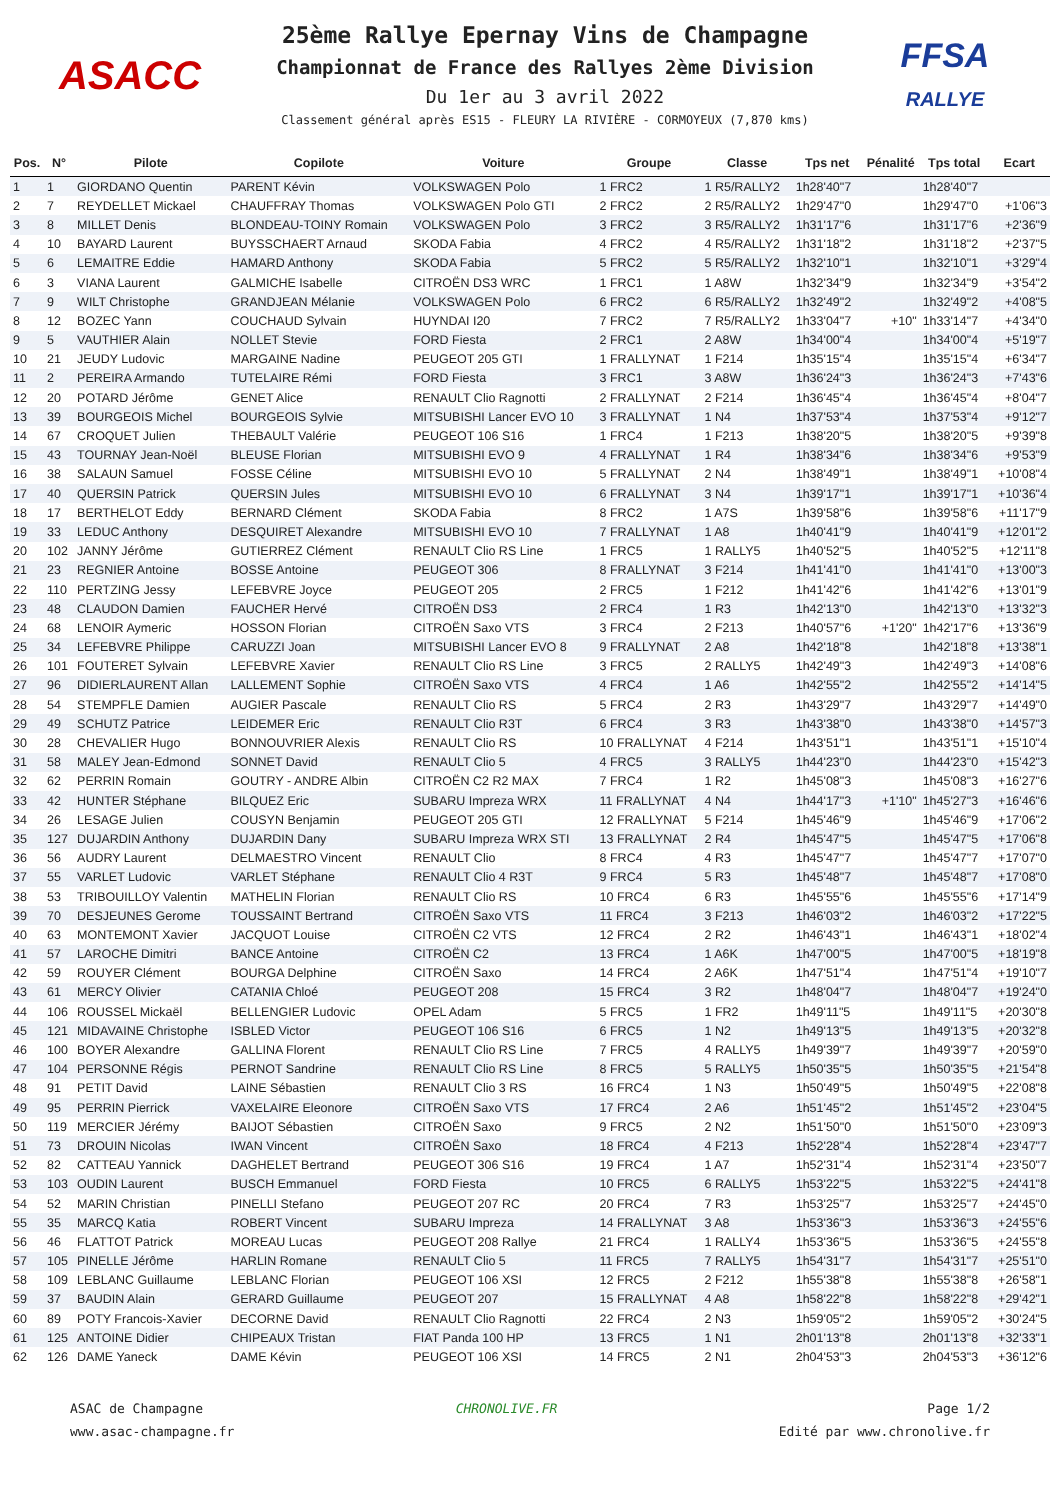ASACC
25ème Rallye Epernay Vins de Champagne
Championnat de France des Rallyes 2ème Division
Du 1er au 3 avril 2022
Classement général après ES15 - FLEURY LA RIVIÈRE - CORMOYEUX (7,870 kms)
FFSA
RALLYE
| Pos. | N° | Pilote | Copilote | Voiture | Groupe | Classe | Tps net | Pénalité | Tps total | Ecart |
| --- | --- | --- | --- | --- | --- | --- | --- | --- | --- | --- |
| 1 | 1 | GIORDANO Quentin | PARENT Kévin | VOLKSWAGEN Polo | 1 FRC2 | 1 R5/RALLY2 | 1h28'40"7 | | 1h28'40"7 | |
| 2 | 7 | REYDELLET Mickael | CHAUFFRAY Thomas | VOLKSWAGEN Polo GTI | 2 FRC2 | 2 R5/RALLY2 | 1h29'47"0 | | 1h29'47"0 | +1'06"3 |
| 3 | 8 | MILLET Denis | BLONDEAU-TOINY Romain | VOLKSWAGEN Polo | 3 FRC2 | 3 R5/RALLY2 | 1h31'17"6 | | 1h31'17"6 | +2'36"9 |
| 4 | 10 | BAYARD Laurent | BUYSSCHAERT Arnaud | SKODA Fabia | 4 FRC2 | 4 R5/RALLY2 | 1h31'18"2 | | 1h31'18"2 | +2'37"5 |
| 5 | 6 | LEMAITRE Eddie | HAMARD Anthony | SKODA Fabia | 5 FRC2 | 5 R5/RALLY2 | 1h32'10"1 | | 1h32'10"1 | +3'29"4 |
| 6 | 3 | VIANA Laurent | GALMICHE Isabelle | CITROËN DS3 WRC | 1 FRC1 | 1 A8W | 1h32'34"9 | | 1h32'34"9 | +3'54"2 |
| 7 | 9 | WILT Christophe | GRANDJEAN Mélanie | VOLKSWAGEN Polo | 6 FRC2 | 6 R5/RALLY2 | 1h32'49"2 | | 1h32'49"2 | +4'08"5 |
| 8 | 12 | BOZEC Yann | COUCHAUD Sylvain | HUYNDAI I20 | 7 FRC2 | 7 R5/RALLY2 | 1h33'04"7 | +10" | 1h33'14"7 | +4'34"0 |
| 9 | 5 | VAUTHIER Alain | NOLLET Stevie | FORD Fiesta | 2 FRC1 | 2 A8W | 1h34'00"4 | | 1h34'00"4 | +5'19"7 |
| 10 | 21 | JEUDY Ludovic | MARGAINE Nadine | PEUGEOT 205 GTI | 1 FRALLYNAT | 1 F214 | 1h35'15"4 | | 1h35'15"4 | +6'34"7 |
| 11 | 2 | PEREIRA Armando | TUTELAIRE Rémi | FORD Fiesta | 3 FRC1 | 3 A8W | 1h36'24"3 | | 1h36'24"3 | +7'43"6 |
| 12 | 20 | POTARD Jérôme | GENET Alice | RENAULT Clio Ragnotti | 2 FRALLYNAT | 2 F214 | 1h36'45"4 | | 1h36'45"4 | +8'04"7 |
| 13 | 39 | BOURGEOIS Michel | BOURGEOIS Sylvie | MITSUBISHI Lancer EVO 10 | 3 FRALLYNAT | 1 N4 | 1h37'53"4 | | 1h37'53"4 | +9'12"7 |
| 14 | 67 | CROQUET Julien | THEBAULT Valérie | PEUGEOT 106 S16 | 1 FRC4 | 1 F213 | 1h38'20"5 | | 1h38'20"5 | +9'39"8 |
| 15 | 43 | TOURNAY Jean-Noël | BLEUSE Florian | MITSUBISHI EVO 9 | 4 FRALLYNAT | 1 R4 | 1h38'34"6 | | 1h38'34"6 | +9'53"9 |
| 16 | 38 | SALAUN Samuel | FOSSE Céline | MITSUBISHI EVO 10 | 5 FRALLYNAT | 2 N4 | 1h38'49"1 | | 1h38'49"1 | +10'08"4 |
| 17 | 40 | QUERSIN Patrick | QUERSIN Jules | MITSUBISHI EVO 10 | 6 FRALLYNAT | 3 N4 | 1h39'17"1 | | 1h39'17"1 | +10'36"4 |
| 18 | 17 | BERTHELOT Eddy | BERNARD Clément | SKODA Fabia | 8 FRC2 | 1 A7S | 1h39'58"6 | | 1h39'58"6 | +11'17"9 |
| 19 | 33 | LEDUC Anthony | DESQUIRET Alexandre | MITSUBISHI EVO 10 | 7 FRALLYNAT | 1 A8 | 1h40'41"9 | | 1h40'41"9 | +12'01"2 |
| 20 | 102 | JANNY Jérôme | GUTIERREZ Clément | RENAULT Clio RS Line | 1 FRC5 | 1 RALLY5 | 1h40'52"5 | | 1h40'52"5 | +12'11"8 |
| 21 | 23 | REGNIER Antoine | BOSSE Antoine | PEUGEOT 306 | 8 FRALLYNAT | 3 F214 | 1h41'41"0 | | 1h41'41"0 | +13'00"3 |
| 22 | 110 | PERTZING Jessy | LEFEBVRE Joyce | PEUGEOT 205 | 2 FRC5 | 1 F212 | 1h41'42"6 | | 1h41'42"6 | +13'01"9 |
| 23 | 48 | CLAUDON Damien | FAUCHER Hervé | CITROËN DS3 | 2 FRC4 | 1 R3 | 1h42'13"0 | | 1h42'13"0 | +13'32"3 |
| 24 | 68 | LENOIR Aymeric | HOSSON Florian | CITROËN Saxo VTS | 3 FRC4 | 2 F213 | 1h40'57"6 | +1'20" | 1h42'17"6 | +13'36"9 |
| 25 | 34 | LEFEBVRE Philippe | CARUZZI Joan | MITSUBISHI Lancer EVO 8 | 9 FRALLYNAT | 2 A8 | 1h42'18"8 | | 1h42'18"8 | +13'38"1 |
| 26 | 101 | FOUTERET Sylvain | LEFEBVRE Xavier | RENAULT Clio RS Line | 3 FRC5 | 2 RALLY5 | 1h42'49"3 | | 1h42'49"3 | +14'08"6 |
| 27 | 96 | DIDIERLAURENT Allan | LALLEMENT Sophie | CITROËN Saxo VTS | 4 FRC4 | 1 A6 | 1h42'55"2 | | 1h42'55"2 | +14'14"5 |
| 28 | 54 | STEMPFLE Damien | AUGIER Pascale | RENAULT Clio RS | 5 FRC4 | 2 R3 | 1h43'29"7 | | 1h43'29"7 | +14'49"0 |
| 29 | 49 | SCHUTZ Patrice | LEIDEMER Eric | RENAULT Clio R3T | 6 FRC4 | 3 R3 | 1h43'38"0 | | 1h43'38"0 | +14'57"3 |
| 30 | 28 | CHEVALIER Hugo | BONNOUVRIER Alexis | RENAULT Clio RS | 10 FRALLYNAT | 4 F214 | 1h43'51"1 | | 1h43'51"1 | +15'10"4 |
| 31 | 58 | MALEY Jean-Edmond | SONNET David | RENAULT Clio 5 | 4 FRC5 | 3 RALLY5 | 1h44'23"0 | | 1h44'23"0 | +15'42"3 |
| 32 | 62 | PERRIN Romain | GOUTRY - ANDRE Albin | CITROËN C2 R2 MAX | 7 FRC4 | 1 R2 | 1h45'08"3 | | 1h45'08"3 | +16'27"6 |
| 33 | 42 | HUNTER Stéphane | BILQUEZ Eric | SUBARU Impreza WRX | 11 FRALLYNAT | 4 N4 | 1h44'17"3 | +1'10" | 1h45'27"3 | +16'46"6 |
| 34 | 26 | LESAGE Julien | COUSYN Benjamin | PEUGEOT 205 GTI | 12 FRALLYNAT | 5 F214 | 1h45'46"9 | | 1h45'46"9 | +17'06"2 |
| 35 | 127 | DUJARDIN Anthony | DUJARDIN Dany | SUBARU Impreza WRX STI | 13 FRALLYNAT | 2 R4 | 1h45'47"5 | | 1h45'47"5 | +17'06"8 |
| 36 | 56 | AUDRY Laurent | DELMAESTRO Vincent | RENAULT Clio | 8 FRC4 | 4 R3 | 1h45'47"7 | | 1h45'47"7 | +17'07"0 |
| 37 | 55 | VARLET Ludovic | VARLET Stéphane | RENAULT Clio 4 R3T | 9 FRC4 | 5 R3 | 1h45'48"7 | | 1h45'48"7 | +17'08"0 |
| 38 | 53 | TRIBOUILLOY Valentin | MATHELIN Florian | RENAULT Clio RS | 10 FRC4 | 6 R3 | 1h45'55"6 | | 1h45'55"6 | +17'14"9 |
| 39 | 70 | DESJEUNES Gerome | TOUSSAINT Bertrand | CITROËN Saxo VTS | 11 FRC4 | 3 F213 | 1h46'03"2 | | 1h46'03"2 | +17'22"5 |
| 40 | 63 | MONTEMONT Xavier | JACQUOT Louise | CITROËN C2 VTS | 12 FRC4 | 2 R2 | 1h46'43"1 | | 1h46'43"1 | +18'02"4 |
| 41 | 57 | LAROCHE Dimitri | BANCE Antoine | CITROËN C2 | 13 FRC4 | 1 A6K | 1h47'00"5 | | 1h47'00"5 | +18'19"8 |
| 42 | 59 | ROUYER Clément | BOURGA Delphine | CITROËN Saxo | 14 FRC4 | 2 A6K | 1h47'51"4 | | 1h47'51"4 | +19'10"7 |
| 43 | 61 | MERCY Olivier | CATANIA Chloé | PEUGEOT 208 | 15 FRC4 | 3 R2 | 1h48'04"7 | | 1h48'04"7 | +19'24"0 |
| 44 | 106 | ROUSSEL Mickaël | BELLENGIER Ludovic | OPEL Adam | 5 FRC5 | 1 FR2 | 1h49'11"5 | | 1h49'11"5 | +20'30"8 |
| 45 | 121 | MIDAVAINE Christophe | ISBLED Victor | PEUGEOT 106 S16 | 6 FRC5 | 1 N2 | 1h49'13"5 | | 1h49'13"5 | +20'32"8 |
| 46 | 100 | BOYER Alexandre | GALLINA Florent | RENAULT Clio RS Line | 7 FRC5 | 4 RALLY5 | 1h49'39"7 | | 1h49'39"7 | +20'59"0 |
| 47 | 104 | PERSONNE Régis | PERNOT Sandrine | RENAULT Clio RS Line | 8 FRC5 | 5 RALLY5 | 1h50'35"5 | | 1h50'35"5 | +21'54"8 |
| 48 | 91 | PETIT David | LAINE Sébastien | RENAULT Clio 3 RS | 16 FRC4 | 1 N3 | 1h50'49"5 | | 1h50'49"5 | +22'08"8 |
| 49 | 95 | PERRIN Pierrick | VAXELAIRE Eleonore | CITROËN Saxo VTS | 17 FRC4 | 2 A6 | 1h51'45"2 | | 1h51'45"2 | +23'04"5 |
| 50 | 119 | MERCIER Jérémy | BAIJOT Sébastien | CITROËN Saxo | 9 FRC5 | 2 N2 | 1h51'50"0 | | 1h51'50"0 | +23'09"3 |
| 51 | 73 | DROUIN Nicolas | IWAN Vincent | CITROËN Saxo | 18 FRC4 | 4 F213 | 1h52'28"4 | | 1h52'28"4 | +23'47"7 |
| 52 | 82 | CATTEAU Yannick | DAGHELET Bertrand | PEUGEOT 306 S16 | 19 FRC4 | 1 A7 | 1h52'31"4 | | 1h52'31"4 | +23'50"7 |
| 53 | 103 | OUDIN Laurent | BUSCH Emmanuel | FORD Fiesta | 10 FRC5 | 6 RALLY5 | 1h53'22"5 | | 1h53'22"5 | +24'41"8 |
| 54 | 52 | MARIN Christian | PINELLI Stefano | PEUGEOT 207 RC | 20 FRC4 | 7 R3 | 1h53'25"7 | | 1h53'25"7 | +24'45"0 |
| 55 | 35 | MARCQ Katia | ROBERT Vincent | SUBARU Impreza | 14 FRALLYNAT | 3 A8 | 1h53'36"3 | | 1h53'36"3 | +24'55"6 |
| 56 | 46 | FLATTOT Patrick | MOREAU Lucas | PEUGEOT 208 Rallye | 21 FRC4 | 1 RALLY4 | 1h53'36"5 | | 1h53'36"5 | +24'55"8 |
| 57 | 105 | PINELLE Jérôme | HARLIN Romane | RENAULT Clio 5 | 11 FRC5 | 7 RALLY5 | 1h54'31"7 | | 1h54'31"7 | +25'51"0 |
| 58 | 109 | LEBLANC Guillaume | LEBLANC Florian | PEUGEOT 106 XSI | 12 FRC5 | 2 F212 | 1h55'38"8 | | 1h55'38"8 | +26'58"1 |
| 59 | 37 | BAUDIN Alain | GERARD Guillaume | PEUGEOT 207 | 15 FRALLYNAT | 4 A8 | 1h58'22"8 | | 1h58'22"8 | +29'42"1 |
| 60 | 89 | POTY Francois-Xavier | DECORNE David | RENAULT Clio Ragnotti | 22 FRC4 | 2 N3 | 1h59'05"2 | | 1h59'05"2 | +30'24"5 |
| 61 | 125 | ANTOINE Didier | CHIPEAUX Tristan | FIAT Panda 100 HP | 13 FRC5 | 1 N1 | 2h01'13"8 | | 2h01'13"8 | +32'33"1 |
| 62 | 126 | DAME Yaneck | DAME Kévin | PEUGEOT 106 XSI | 14 FRC5 | 2 N1 | 2h04'53"3 | | 2h04'53"3 | +36'12"6 |
ASAC de Champagne
www.asac-champagne.fr
CHRONOLIVE.FR Page 1/2
Edité par www.chronolive.fr